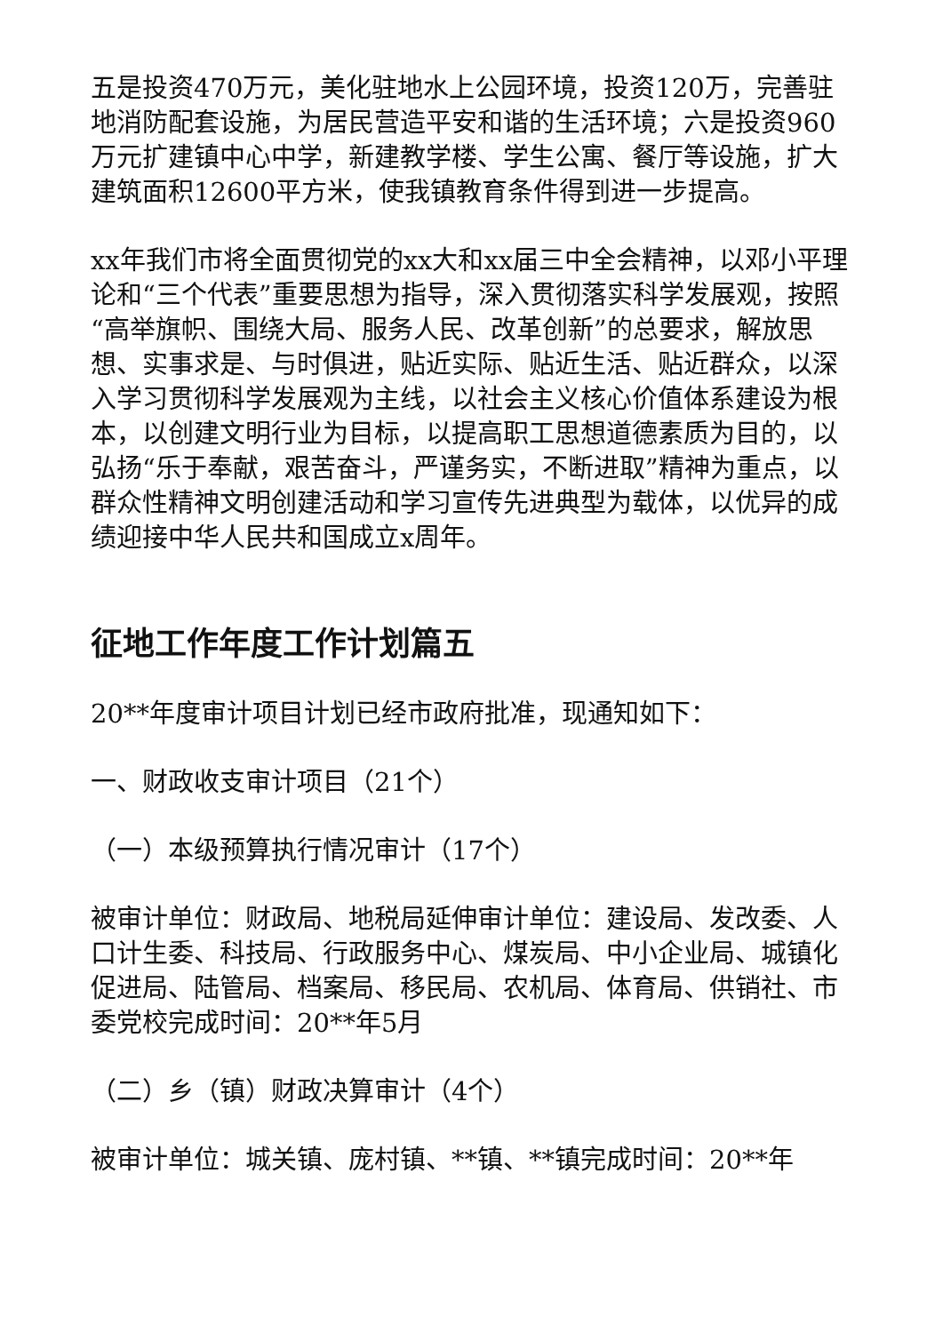五是投资470万元，美化驻地水上公园环境，投资120万，完善驻地消防配套设施，为居民营造平安和谐的生活环境；六是投资960万元扩建镇中心中学，新建教学楼、学生公寓、餐厅等设施，扩大建筑面积12600平方米，使我镇教育条件得到进一步提高。
xx年我们市将全面贯彻党的xx大和xx届三中全会精神，以邓小平理论和“三个代表”重要思想为指导，深入贯彻落实科学发展观，按照“高举旗帜、围绕大局、服务人民、改革创新”的总要求，解放思想、实事求是、与时俱进，贴近实际、贴近生活、贴近群众，以深入学习贯彻科学发展观为主线，以社会主义核心价值体系建设为根本，以创建文明行业为目标，以提高职工思想道德素质为目的，以弘扬“乐于奉献，艰苦奋斗，严谨务实，不断进取”精神为重点，以群众性精神文明创建活动和学习宣传先进典型为载体，以优异的成绩迎接中华人民共和国成立x周年。
征地工作年度工作计划篇五
20**年度审计项目计划已经市政府批准，现通知如下：
一、财政收支审计项目（21个）
（一）本级预算执行情况审计（17个）
被审计单位：财政局、地税局延伸审计单位：建设局、发改委、人口计生委、科技局、行政服务中心、煤炭局、中小企业局、城镇化促进局、陆管局、档案局、移民局、农机局、体育局、供销社、市委党校完成时间：20**年5月
（二）乡（镇）财政决算审计（4个）
被审计单位：城关镇、庞村镇、**镇、**镇完成时间：20**年